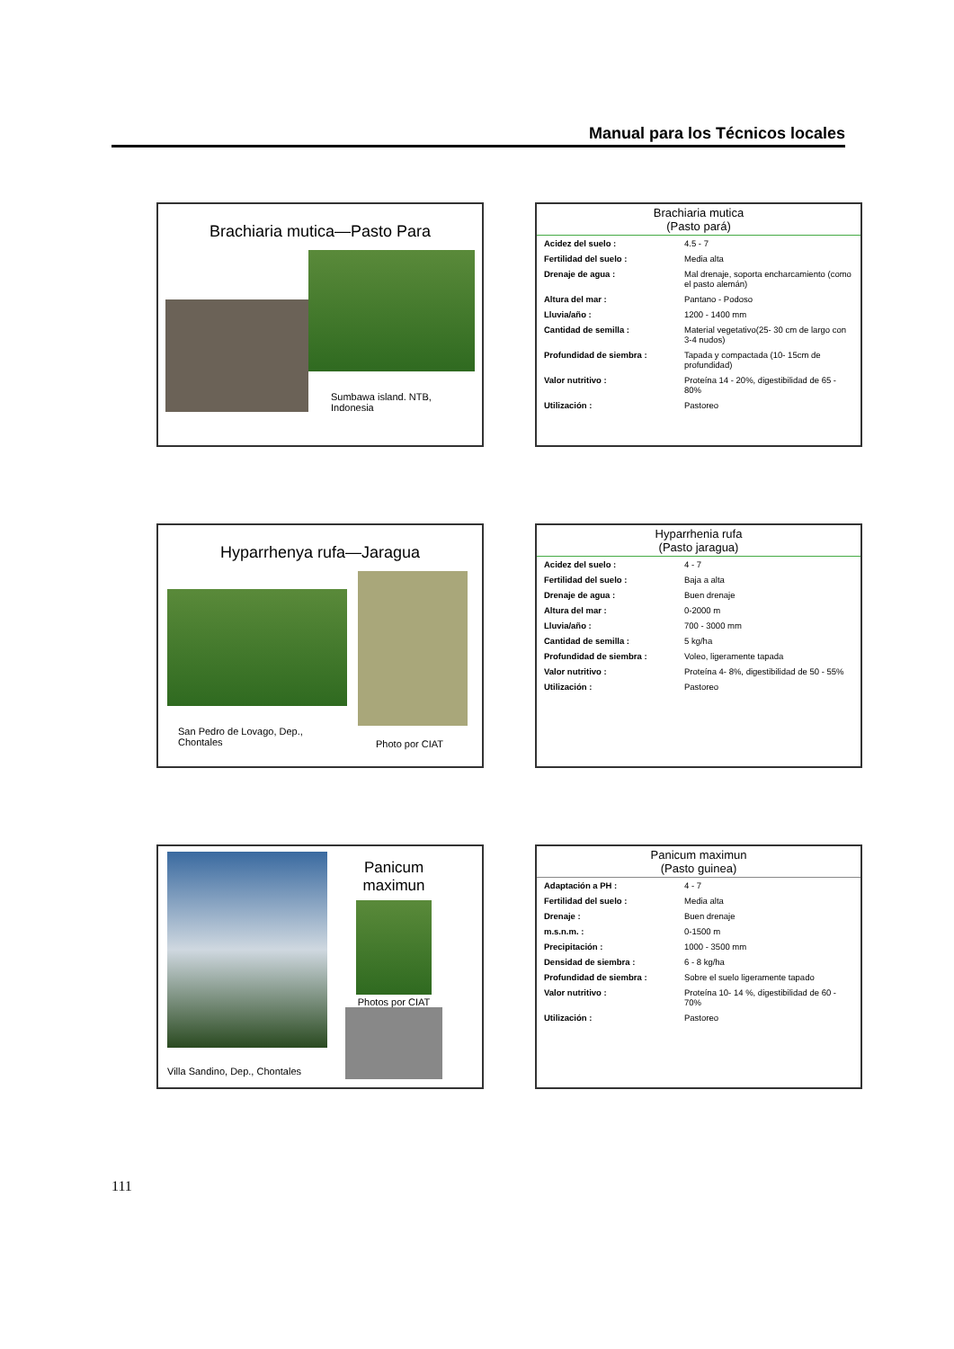Manual para los Técnicos locales
Brachiaria mutica—Pasto Para
Sumbawa island. NTB, Indonesia
Brachiaria mutica
(Pasto pará)
| Acidez del suelo : | 4.5 - 7 |
| Fertilidad del suelo : | Media alta |
| Drenaje de agua : | Mal drenaje, soporta encharcamiento (como el pasto alemán) |
| Altura del mar : | Pantano - Podoso |
| Lluvia/año : | 1200 - 1400 mm |
| Cantidad de semilla : | Material vegetativo(25- 30 cm de largo con 3-4 nudos) |
| Profundidad de siembra : | Tapada y compactada (10- 15cm de profundidad) |
| Valor nutritivo : | Proteína 14 - 20%, digestibilidad de 65 - 80% |
| Utilización : | Pastoreo |
Hyparrhenya rufa—Jaragua
San Pedro de Lovago, Dep., Chontales
Photo por CIAT
Hyparrhenia rufa
(Pasto jaragua)
| Acidez del suelo : | 4 - 7 |
| Fertilidad del suelo : | Baja a alta |
| Drenaje de agua : | Buen drenaje |
| Altura del mar : | 0-2000 m |
| Lluvia/año : | 700 - 3000 mm |
| Cantidad de semilla : | 5 kg/ha |
| Profundidad de siembra : | Voleo, ligeramente tapada |
| Valor nutritivo : | Proteína 4- 8%, digestibilidad de 50 - 55% |
| Utilización : | Pastoreo |
Villa Sandino, Dep., Chontales
Panicum
maximun
Photos por CIAT
Panicum maximun
(Pasto guinea)
| Adaptación a PH : | 4 - 7 |
| Fertilidad del suelo : | Media alta |
| Drenaje : | Buen drenaje |
| m.s.n.m. : | 0-1500 m |
| Precipitación : | 1000 - 3500 mm |
| Densidad de siembra : | 6 - 8 kg/ha |
| Profundidad de siembra : | Sobre el suelo ligeramente tapado |
| Valor nutritivo : | Proteína 10- 14 %, digestibilidad de 60 - 70% |
| Utilización : | Pastoreo |
111